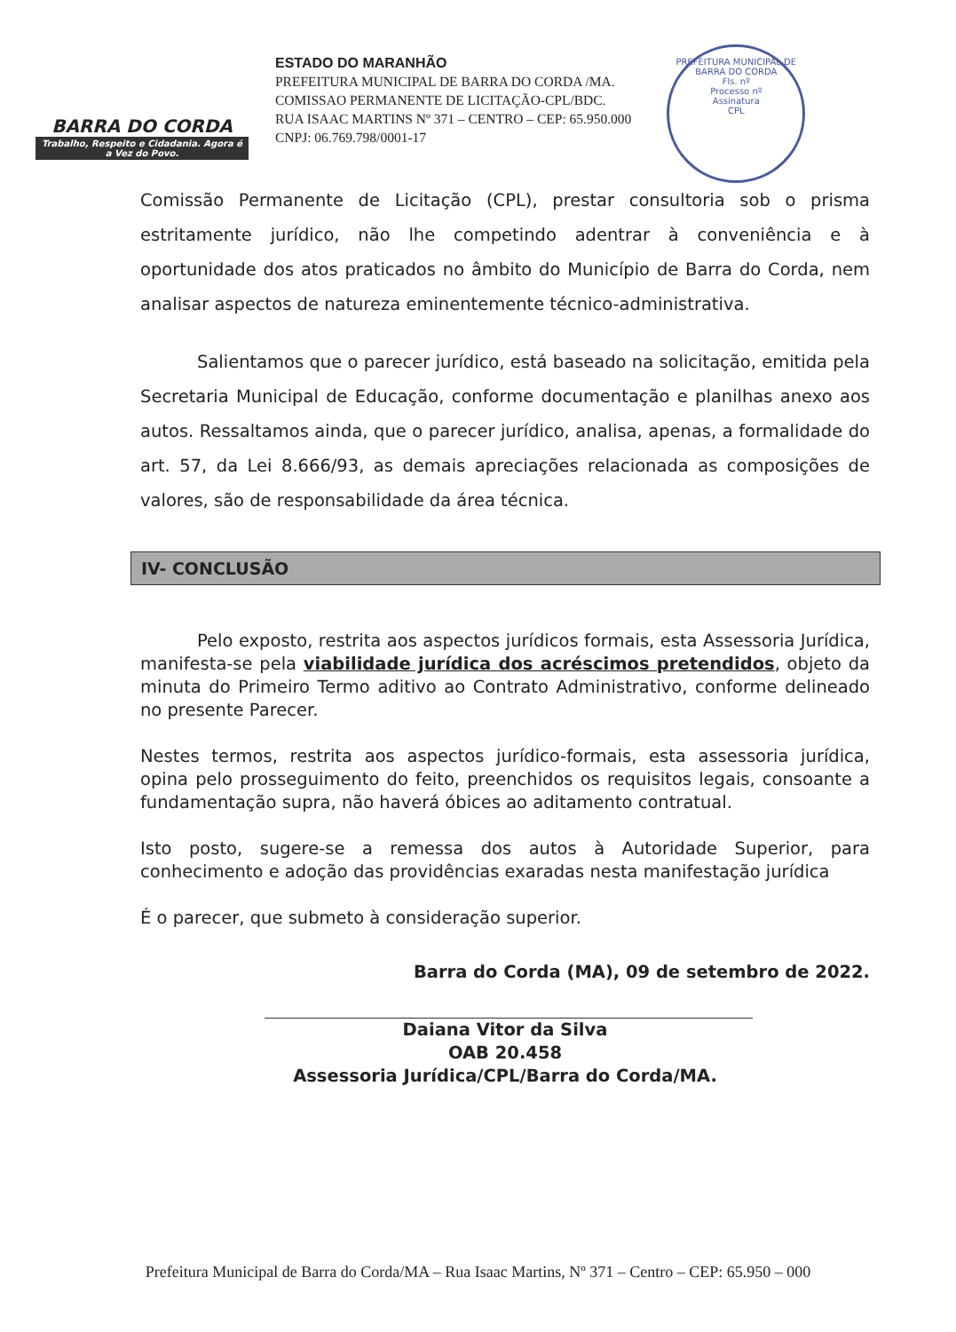BARRA DO CORDA
Trabalho, Respeito e Cidadania. Agora é a Vez do Povo.
ESTADO DO MARANHÃO
PREFEITURA MUNICIPAL DE BARRA DO CORDA /MA.
COMISSAO PERMANENTE DE LICITAÇÃO-CPL/BDC.
RUA ISAAC MARTINS Nº 371 – CENTRO – CEP: 65.950.000
CNPJ: 06.769.798/0001-17
PREFEITURA MUNICIPAL DE BARRA DO CORDA
Fls. nº
Processo nº
Assinatura
CPL
Comissão Permanente de Licitação (CPL), prestar consultoria sob o prisma estritamente jurídico, não lhe competindo adentrar à conveniência e à oportunidade dos atos praticados no âmbito do Município de Barra do Corda, nem analisar aspectos de natureza eminentemente técnico-administrativa.
Salientamos que o parecer jurídico, está baseado na solicitação, emitida pela Secretaria Municipal de Educação, conforme documentação e planilhas anexo aos autos. Ressaltamos ainda, que o parecer jurídico, analisa, apenas, a formalidade do art. 57, da Lei 8.666/93, as demais apreciações relacionada as composições de valores, são de responsabilidade da área técnica.
IV- CONCLUSÃO
Pelo exposto, restrita aos aspectos jurídicos formais, esta Assessoria Jurídica, manifesta-se pela viabilidade jurídica dos acréscimos pretendidos, objeto da minuta do Primeiro Termo aditivo ao Contrato Administrativo, conforme delineado no presente Parecer.
Nestes termos, restrita aos aspectos jurídico-formais, esta assessoria jurídica, opina pelo prosseguimento do feito, preenchidos os requisitos legais, consoante a fundamentação supra, não haverá óbices ao aditamento contratual.
Isto posto, sugere-se a remessa dos autos à Autoridade Superior, para conhecimento e adoção das providências exaradas nesta manifestação jurídica
É o parecer, que submeto à consideração superior.
Barra do Corda (MA), 09 de setembro de 2022.
Daiana Vitor da Silva
OAB 20.458
Assessoria Jurídica/CPL/Barra do Corda/MA.
Prefeitura Municipal de Barra do Corda/MA – Rua Isaac Martins, Nº 371 – Centro – CEP: 65.950 – 000